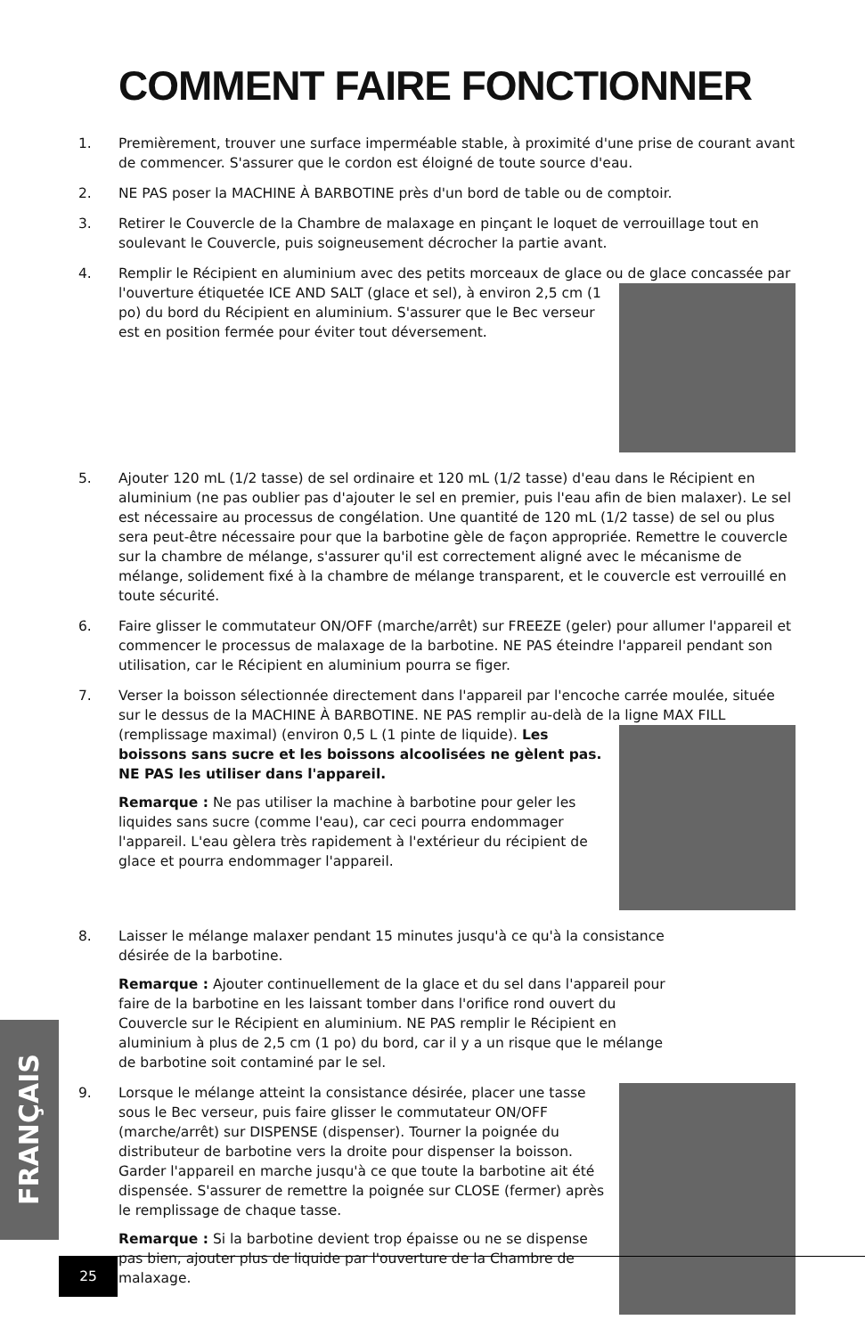COMMENT FAIRE FONCTIONNER
1. Premièrement, trouver une surface imperméable stable, à proximité d'une prise de courant avant de commencer. S'assurer que le cordon est éloigné de toute source d'eau.
2. NE PAS poser la MACHINE À BARBOTINE près d'un bord de table ou de comptoir.
3. Retirer le Couvercle de la Chambre de malaxage en pinçant le loquet de verrouillage tout en soulevant le Couvercle, puis soigneusement décrocher la partie avant.
4. Remplir le Récipient en aluminium avec des petits morceaux de glace ou de glace concassée
par l'ouverture étiquetée ICE AND SALT (glace et sel), à environ 2,5 cm (1 po) du bord du Récipient en aluminium. S'assurer que le Bec verseur est en position fermée pour éviter tout déversement.
5. Ajouter 120 mL (1/2 tasse) de sel ordinaire et 120 mL (1/2 tasse) d'eau dans le Récipient en aluminium (ne pas oublier pas d'ajouter le sel en premier, puis l'eau afin de bien malaxer). Le sel est nécessaire au processus de congélation. Une quantité de 120 mL (1/2 tasse) de sel ou plus sera peut-être nécessaire pour que la barbotine gèle de façon appropriée. Remettre le couvercle sur la chambre de mélange, s'assurer qu'il est correctement aligné avec le mécanisme de mélange, solidement fixé à la chambre de mélange transparent, et le couvercle est verrouillé en toute sécurité.
6. Faire glisser le commutateur ON/OFF (marche/arrêt) sur FREEZE (geler) pour allumer l'appareil et commencer le processus de malaxage de la barbotine. NE PAS éteindre l'appareil pendant son utilisation, car le Récipient en aluminium pourra se figer.
7. Verser la boisson sélectionnée directement dans l'appareil par l'encoche carrée moulée, située sur le dessus de la MACHINE À BARBOTINE. NE PAS remplir au-delà de la ligne
MAX FILL (remplissage maximal) (environ 0,5 L (1 pinte de liquide). Les boissons sans sucre et les boissons alcoolisées ne gèlent pas. NE PAS les utiliser dans l'appareil.
Remarque : Ne pas utiliser la machine à barbotine pour geler les liquides sans sucre (comme l'eau), car ceci pourra endommager l'appareil. L'eau gèlera très rapidement à l'extérieur du récipient de glace et pourra endommager l'appareil.
8. Laisser le mélange malaxer pendant 15 minutes jusqu'à ce qu'à la consistance désirée de la barbotine.
Remarque : Ajouter continuellement de la glace et du sel dans l'appareil pour faire de la barbotine en les laissant tomber dans l'orifice rond ouvert du Couvercle sur le Récipient en aluminium. NE PAS remplir le Récipient en aluminium à plus de 2,5 cm (1 po) du bord, car il y a un risque que le mélange de barbotine soit contaminé par le sel.
9. Lorsque le mélange atteint la consistance désirée, placer une
tasse sous le Bec verseur, puis faire glisser le commutateur ON/OFF (marche/arrêt) sur DISPENSE (dispenser). Tourner la poignée du distributeur de barbotine vers la droite pour dispenser la boisson. Garder l'appareil en marche jusqu'à ce que toute la barbotine ait été dispensée. S'assurer de remettre la poignée sur CLOSE (fermer) après le remplissage de chaque tasse.
Remarque : Si la barbotine devient trop épaisse ou ne se dispense pas bien, ajouter plus de liquide par l'ouverture de la Chambre de malaxage.
FRANÇAIS
25